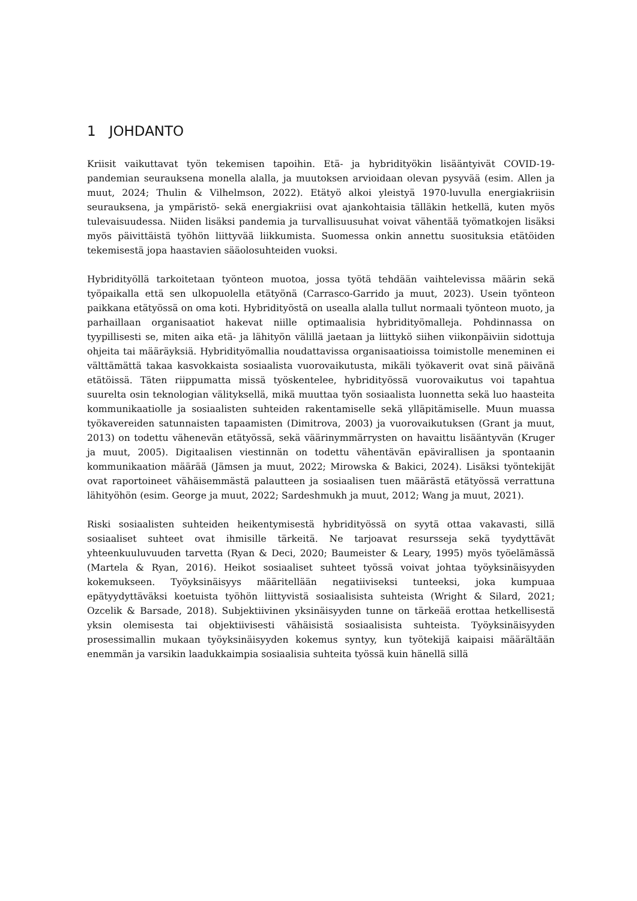1 JOHDANTO
Kriisit vaikuttavat työn tekemisen tapoihin. Etä- ja hybridityökin lisääntyivät COVID-19-pandemian seurauksena monella alalla, ja muutoksen arvioidaan olevan pysyvää (esim. Allen ja muut, 2024; Thulin & Vilhelmson, 2022). Etätyö alkoi yleistyä 1970-luvulla energiakriisin seurauksena, ja ympäristö- sekä energiakriisi ovat ajankohtaisia tälläkin hetkellä, kuten myös tulevaisuudessa. Niiden lisäksi pandemia ja turvallisuusuhat voivat vähentää työmatkojen lisäksi myös päivittäistä työhön liittyvää liikkumista. Suomessa onkin annettu suosituksia etätöiden tekemisestä jopa haastavien sääolosuhteiden vuoksi.
Hybridityöllä tarkoitetaan työnteon muotoa, jossa työtä tehdään vaihtelevissa määrin sekä työpaikalla että sen ulkopuolella etätyönä (Carrasco-Garrido ja muut, 2023). Usein työnteon paikkana etätyössä on oma koti. Hybridityöstä on usealla alalla tullut normaali työnteon muoto, ja parhaillaan organisaatiot hakevat niille optimaalisia hybridityömalleja. Pohdinnassa on tyypillisesti se, miten aika etä- ja lähityön välillä jaetaan ja liittykö siihen viikonpäiviin sidottuja ohjeita tai määräyksiä. Hybridityömallia noudattavissa organisaatioissa toimistolle meneminen ei välttämättä takaa kasvokkaista sosiaalista vuorovaikutusta, mikäli työkaverit ovat sinä päivänä etätöissä. Täten riippumatta missä työskentelee, hybridityössä vuorovaikutus voi tapahtua suurelta osin teknologian välityksellä, mikä muuttaa työn sosiaalista luonnetta sekä luo haasteita kommunikaatiolle ja sosiaalisten suhteiden rakentamiselle sekä ylläpitämiselle. Muun muassa työkavereiden satunnaisten tapaamisten (Dimitrova, 2003) ja vuorovaikutuksen (Grant ja muut, 2013) on todettu vähenevän etätyössä, sekä väärinymmärrysten on havaittu lisääntyvän (Kruger ja muut, 2005). Digitaalisen viestinnän on todettu vähentävän epävirallisen ja spontaanin kommunikaation määrää (Jämsen ja muut, 2022; Mirowska & Bakici, 2024). Lisäksi työntekijät ovat raportoineet vähäisemmästä palautteen ja sosiaalisen tuen määrästä etätyössä verrattuna lähityöhön (esim. George ja muut, 2022; Sardeshmukh ja muut, 2012; Wang ja muut, 2021).
Riski sosiaalisten suhteiden heikentymisestä hybridityössä on syytä ottaa vakavasti, sillä sosiaaliset suhteet ovat ihmisille tärkeitä. Ne tarjoavat resursseja sekä tyydyttävät yhteenkuuluvuuden tarvetta (Ryan & Deci, 2020; Baumeister & Leary, 1995) myös työelämässä (Martela & Ryan, 2016). Heikot sosiaaliset suhteet työssä voivat johtaa työyksinäisyyden kokemukseen. Työyksinäisyys määritellään negatiiviseksi tunteeksi, joka kumpuaa epätyydyttäväksi koetuista työhön liittyvistä sosiaalisista suhteista (Wright & Silard, 2021; Ozcelik & Barsade, 2018). Subjektiivinen yksinäisyyden tunne on tärkeää erottaa hetkellisestä yksin olemisesta tai objektiivisesti vähäisistä sosiaalisista suhteista. Työyksinäisyyden prosessimallin mukaan työyksinäisyyden kokemus syntyy, kun työtekijä kaipaisi määrältään enemmän ja varsikin laadukkaimpia sosiaalisia suhteita työssä kuin hänellä sillä